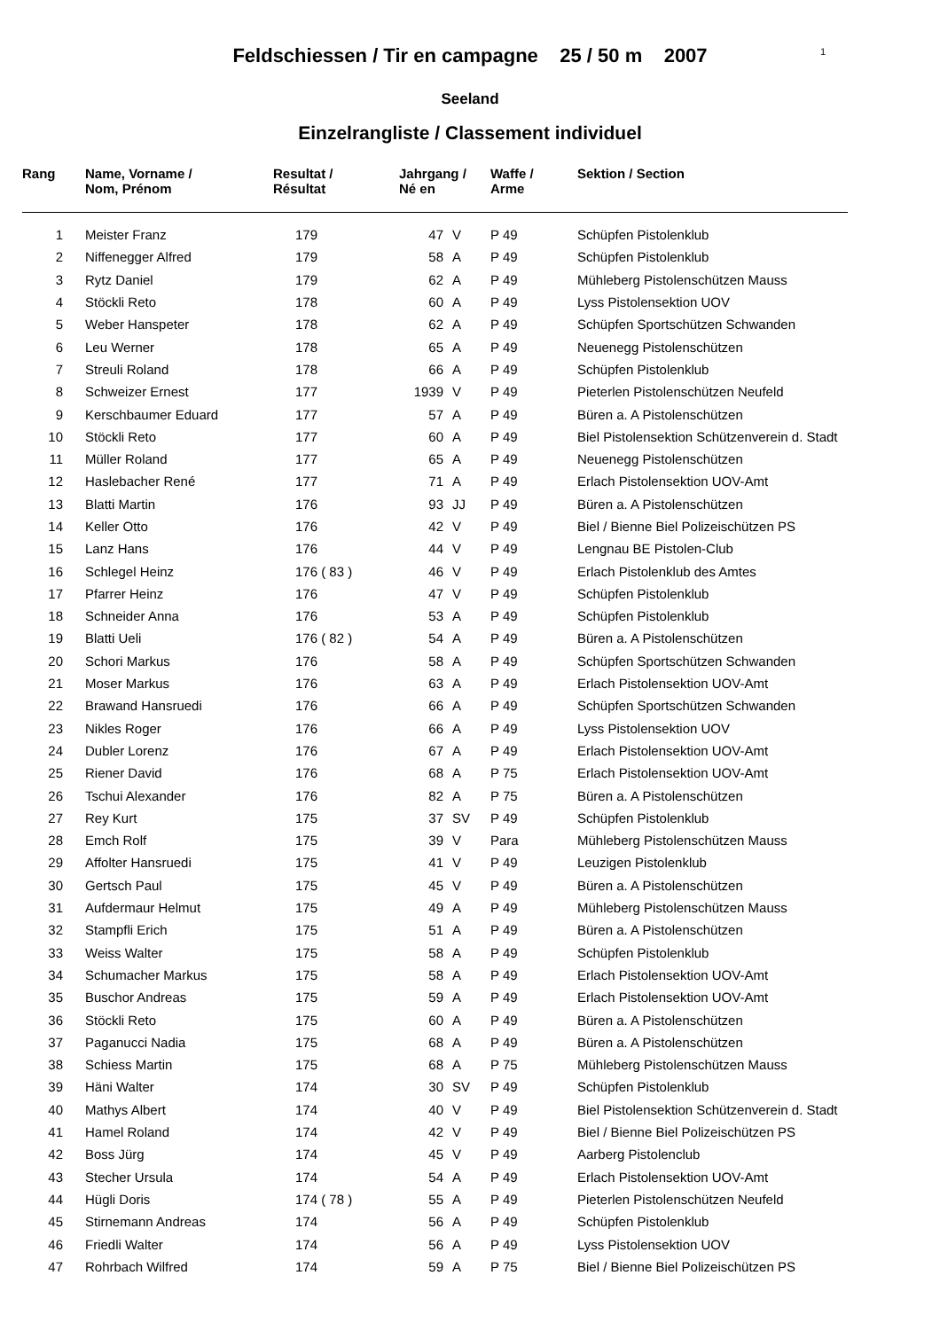Feldschiessen / Tir en campagne 25 / 50 m 2007
1
Seeland
Einzelrangliste / Classement individuel
| Rang | Name, Vorname / Nom, Prénom | Resultat / Résultat | Jahrgang / Né en | | Waffe / Arme | Sektion / Section |
| --- | --- | --- | --- | --- | --- | --- |
| 1 | Meister Franz | 179 | 47 | V | P 49 | Schüpfen Pistolenklub |
| 2 | Niffenegger Alfred | 179 | 58 | A | P 49 | Schüpfen Pistolenklub |
| 3 | Rytz Daniel | 179 | 62 | A | P 49 | Mühleberg Pistolenschützen Mauss |
| 4 | Stöckli Reto | 178 | 60 | A | P 49 | Lyss Pistolensektion UOV |
| 5 | Weber Hanspeter | 178 | 62 | A | P 49 | Schüpfen Sportschützen Schwanden |
| 6 | Leu Werner | 178 | 65 | A | P 49 | Neuenegg Pistolenschützen |
| 7 | Streuli Roland | 178 | 66 | A | P 49 | Schüpfen Pistolenklub |
| 8 | Schweizer Ernest | 177 | 1939 | V | P 49 | Pieterlen Pistolenschützen Neufeld |
| 9 | Kerschbaumer Eduard | 177 | 57 | A | P 49 | Büren a. A Pistolenschützen |
| 10 | Stöckli Reto | 177 | 60 | A | P 49 | Biel Pistolensektion Schützenverein d. Stadt |
| 11 | Müller Roland | 177 | 65 | A | P 49 | Neuenegg Pistolenschützen |
| 12 | Haslebacher René | 177 | 71 | A | P 49 | Erlach Pistolensektion UOV-Amt |
| 13 | Blatti Martin | 176 | 93 | JJ | P 49 | Büren a. A Pistolenschützen |
| 14 | Keller Otto | 176 | 42 | V | P 49 | Biel / Bienne Biel Polizeischützen PS |
| 15 | Lanz Hans | 176 | 44 | V | P 49 | Lengnau BE Pistolen-Club |
| 16 | Schlegel Heinz | 176 ( 83 ) | 46 | V | P 49 | Erlach Pistolenklub des Amtes |
| 17 | Pfarrer Heinz | 176 | 47 | V | P 49 | Schüpfen Pistolenklub |
| 18 | Schneider Anna | 176 | 53 | A | P 49 | Schüpfen Pistolenklub |
| 19 | Blatti Ueli | 176 ( 82 ) | 54 | A | P 49 | Büren a. A Pistolenschützen |
| 20 | Schori Markus | 176 | 58 | A | P 49 | Schüpfen Sportschützen Schwanden |
| 21 | Moser Markus | 176 | 63 | A | P 49 | Erlach Pistolensektion UOV-Amt |
| 22 | Brawand Hansruedi | 176 | 66 | A | P 49 | Schüpfen Sportschützen Schwanden |
| 23 | Nikles Roger | 176 | 66 | A | P 49 | Lyss Pistolensektion UOV |
| 24 | Dubler Lorenz | 176 | 67 | A | P 49 | Erlach Pistolensektion UOV-Amt |
| 25 | Riener David | 176 | 68 | A | P 75 | Erlach Pistolensektion UOV-Amt |
| 26 | Tschui Alexander | 176 | 82 | A | P 75 | Büren a. A Pistolenschützen |
| 27 | Rey Kurt | 175 | 37 | SV | P 49 | Schüpfen Pistolenklub |
| 28 | Emch Rolf | 175 | 39 | V | Para | Mühleberg Pistolenschützen Mauss |
| 29 | Affolter Hansruedi | 175 | 41 | V | P 49 | Leuzigen Pistolenklub |
| 30 | Gertsch Paul | 175 | 45 | V | P 49 | Büren a. A Pistolenschützen |
| 31 | Aufdermaur Helmut | 175 | 49 | A | P 49 | Mühleberg Pistolenschützen Mauss |
| 32 | Stampfli Erich | 175 | 51 | A | P 49 | Büren a. A Pistolenschützen |
| 33 | Weiss Walter | 175 | 58 | A | P 49 | Schüpfen Pistolenklub |
| 34 | Schumacher Markus | 175 | 58 | A | P 49 | Erlach Pistolensektion UOV-Amt |
| 35 | Buschor Andreas | 175 | 59 | A | P 49 | Erlach Pistolensektion UOV-Amt |
| 36 | Stöckli Reto | 175 | 60 | A | P 49 | Büren a. A Pistolenschützen |
| 37 | Paganucci Nadia | 175 | 68 | A | P 49 | Büren a. A Pistolenschützen |
| 38 | Schiess Martin | 175 | 68 | A | P 75 | Mühleberg Pistolenschützen Mauss |
| 39 | Häni Walter | 174 | 30 | SV | P 49 | Schüpfen Pistolenklub |
| 40 | Mathys Albert | 174 | 40 | V | P 49 | Biel Pistolensektion Schützenverein d. Stadt |
| 41 | Hamel Roland | 174 | 42 | V | P 49 | Biel / Bienne Biel Polizeischützen PS |
| 42 | Boss Jürg | 174 | 45 | V | P 49 | Aarberg Pistolenclub |
| 43 | Stecher Ursula | 174 | 54 | A | P 49 | Erlach Pistolensektion UOV-Amt |
| 44 | Hügli Doris | 174 ( 78 ) | 55 | A | P 49 | Pieterlen Pistolenschützen Neufeld |
| 45 | Stirnemann Andreas | 174 | 56 | A | P 49 | Schüpfen Pistolenklub |
| 46 | Friedli Walter | 174 | 56 | A | P 49 | Lyss Pistolensektion UOV |
| 47 | Rohrbach Wilfred | 174 | 59 | A | P 75 | Biel / Bienne Biel Polizeischützen PS |